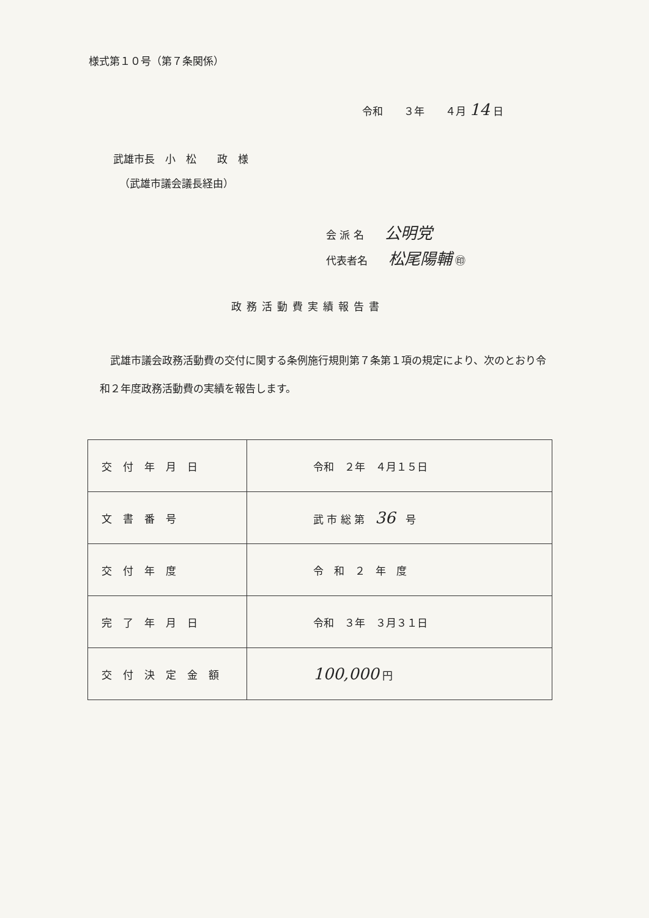様式第１０号（第７条関係）
令和　　３年　　４月 14 日
武雄市長　小　松　　政　様
（武雄市議会議長経由）
会 派 名　　公明党
代表者名　　松尾陽輔 ㊞
政務活動費実績報告書
　武雄市議会政務活動費の交付に関する条例施行規則第７条第１項の規定により、次のとおり令和２年度政務活動費の実績を報告します。
| 交付年月日 | 令和 ２年 ４月１５日 |
| 文書番号 | 武 市 総 第 36 号 |
| 交付年度 | 令 和 ２ 年 度 |
| 完了年月日 | 令和 ３年 ３月３１日 |
| 交付決定金額 | 100,000 円 |